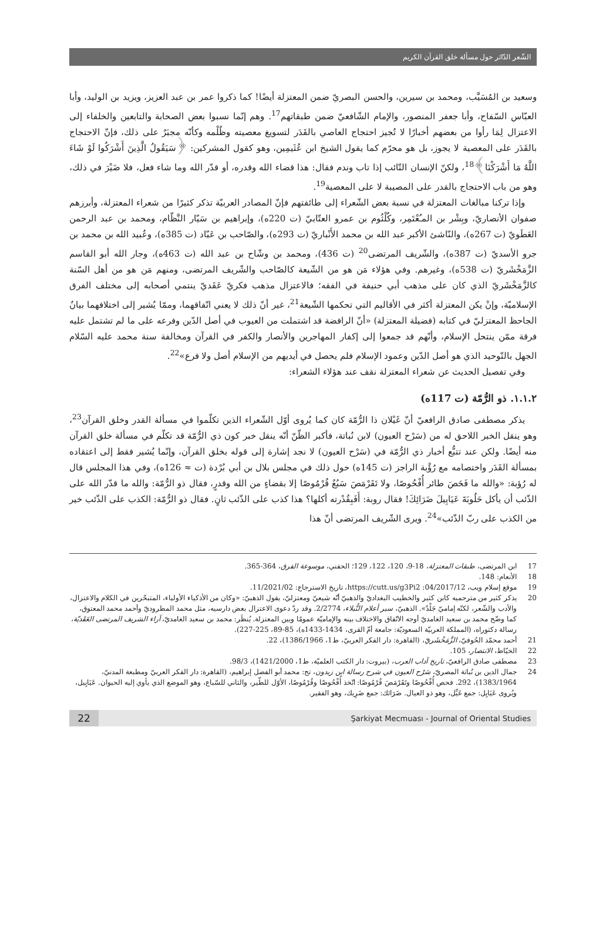الشّعر الدّائر حول مسألة خلق القرآن الكريم
وسعيد بن المُسَيَّب، ومحمد بن سيرين، والحسن البصريّ ضمن المعتزلة أيضًا! كما ذكروا عمر بن عبد العزيز، ويزيد بن الوليد، وأبا العبّاس السّفاح، وأبا جعفر المنصور، والإمام الشّافعيّ ضمن طبقاتهم<sup>17</sup>. وهم إنّما نسبوا بعض الصحابة والتابعين والخلفاء إلى الاعتزال لِمَا رأوا من بعضهم أخبارًا لا تُجيز احتجاج العاصي بالقَدَر لتسويغ معصيته وظُلْمه وكأنّه مجبَرٌ على ذلك، فإنّ الاحتجاج بالقَدَر على المعصية لا يجوز، بل هو محرّم كما يقول الشيخ ابن عُثَيمِين، وهو كقول المشركين: ﴿سَيَقُولُ الَّذِينَ أَشْرَكُوا لَوْ شَاءَ اللَّهُ مَا أَشْرَكْنَا﴾<sup>18</sup>، ولكنّ الإنسان التّائب إذا تاب وندم فقال: هذا قضاء الله وقدره، أو قدّر الله وما شاء فعل، فلا ضَيْرَ في ذلك، وهو من باب الاحتجاج بالقدر على المصيبة لا على المعصية<sup>19</sup>.
وإذا تركنا مبالغات المعتزلة في نسبة بعض الشّعراء إلى طائفتهم فإنّ المصادر العربيّة تذكر كثيرًا من شعراء المعتزلة، وأبرزهم صفوان الأنصاريّ، وبِشْر بن المـُعْتَمِر، وكُلْثُوم بن عمرو العتّابيّ (ت 220ه)، وإبراهيم بن سَيّار النَّظّام، ومحمد بن عبد الرحمن العَطَويّ (ت 267ه)، والنّاشئ الأكبر عبد الله بن محمد الأَنْباريّ (ت 293ه)، والصّاحب بن عَبّاد (ت 385ه)، وعُبيد الله بن محمد بن جرو الأسديّ (ت 387ه)، والشّريف المرتضى<sup>20</sup> (ت 436)، ومحمد بن وشّاح بن عبد الله (ت 463ه)، وجار الله أبو القاسم الزَّمَخْشَريّ (ت 538ه)، وغيرهم. وفي هؤلاء مَن هو من الشّيعة كالصّاحب والشّريف المرتضى، ومنهم مَن هو من أهل السّنة كالزَّمَخْشَريّ الذي كان على مذهب أبي حنيفة في الفقه؛ فالاعتزال مذهب فكريّ عَقَديّ ينتمي أصحابه إلى مختلف الفرق الإسلاميّة، وإنْ يكن المعتزلة أكثر في الأقاليم التي تحكمها الشّيعة<sup>21</sup>، غير أنّ ذلك لا يعني اتّفاقهما، وممّا يُشير إلى اختلافهما بيانُ الجاحظ المعتزليّ في كتابه (فضيلة المعتزلة) «أنّ الرافضة قد اشتملت من العيوب في أصل الدّين وفرعه على ما لم تشتمل عليه فرقة ممّن ينتحل الإسلام، وأنّهم قد جمعوا إلى إكفار المهاجرين والأنصار والكفر في القرآن ومخالفة سنة محمد عليه السّلام الجهل بالتّوحيد الذي هو أصل الدّين وعمود الإسلام فلم يحصل في أيديهم من الإسلام أصل ولا فرع»<sup>22</sup>.
وفي تفصيل الحديث عن شعراء المعتزلة نقف عند هؤلاء الشعراء:
١.١.٢. ذو الرُّمّة (ت 117ه)
يذكر مصطفى صادق الرافعيّ أنّ غَيْلان ذا الرُّمّة كان كما يُروى أوّل الشّعراء الذين تكلّموا في مسألة القدر وخلق القرآن<sup>23</sup>، وهو ينقل الخبر اللاحق له من (سَرْح العيون) لابن نُباتة، فأكبر الظّنّ أنّه ينقل خبر كون ذي الرُّمّة قد تكلّم في مسألة خلق القرآن منه أيضًا. ولكن عند تتبُّع أخبار ذي الرُّمّة في (سَرْح العيون) لا نجد إشارة إلى قوله بخلق القرآن، وإنّما يُشير فقط إلى اعتقاده بمسألة القَدَر واختصامه مع رُؤْبة الراجز (ت 145ه) حول ذلك في مجلس بلال بن أبي بُرْدة (ت ≈ 126ه)، وفي هذا المجلس قال له رُؤبة: «والله ما فَحَصَ طائر أُفْحُوصًا، ولا تَقَرْمَصَ سَبُعٌ قُرْمُوصًا إلا بقضاءٍ من الله وقدرٍ، فقال ذو الرُّمّة: والله ما قدّر الله على الذّئب أن يأكل حَلُوبَةَ عَيَايِيلَ ضَرَائِكَ! فقال روبة: أَفَبِقُدْرته أكلها؟ هذا كذب على الذّئب ثانٍ. فقال ذو الرُّمّة: الكذب على الذّئب خير من الكذب على ربّ الذّئب»<sup>24</sup>. ويرى الشّريف المرتضى أنّ هذا
17 ابن المرتضى، طبقات المعتزلة، 18-9، 120، 122، 129؛ الحفني، موسوعة الفرق، 364-365.
18 الأنعام: 148.
19 موقع إسلام ويب، 04/2017/12: https://cutt.us/g3Pi2، تاريخ الاسترجاع: 11/2021/02.
20 يذكر كثير من مترجميه كابن كثير والخطيب البغداديّ والذهبيّ أنّه شيعيّ ومعتزليّ، يقول الذهبيّ: «وكان من الأذكياء الأولياء، المتبحّرين في الكلام والاعتزال، والأدب والشّعر، لكنّه إماميّ جَلْدٌ». الذهبيّ، سير أعلام النُّبلاء، 2/2774. وقد ردّ دعوى الاعتزال بعض دارسيه، مثل محمد المطروديّ وأحمد محمد المعتوق، كما وضّح محمد بن سعيد الغامديّ أوجه الاتّفاق والاختلاف بينه والإماميّة عمومًا وبين المعتزلة. يُنظَر: محمد بن سعيد الغامديّ، آراء الشريف المرتضى العَقَديّة، رسالة دكتوراه، (المملكة العربيّة السعوديّة: جامعة أمّ القرى، 1434-1433ه)، 85-89، 225-227).
21 أحمد محمّد الحُوفيّ، الزَّمَخْشَريّ، (القاهرة: دار الفكر العربيّ، ط1، 1386/1966)، 22.
22 الخيّاط، الانتصار، 105.
23 مصطفى صادق الرافعيّ، تاريخ آداب العرب، (بيروت: دار الكتب العلميّة، ط1، 1421/2000)، 98/3.
24 جمال الدين بن نُباتة المصريّ، سَرْح العيون في شرح رسالة ابن زيدون، تح: محمد أبو الفضل إبراهيم، (القاهرة: دار الفكر العربيّ ومطبعة المدنيّ، 1383/1964)، 292. فحص أُفْحُوصًا وتَقَرْمَصَ قُرْمُوصًا: اتّخذ أُفْحُوصًا وقُرْمُوصًا، الأوّل للطّير، والثاني للسّباع، وهو الموضع الذي يأوي إليه الحيوان. عَيَايِيل، ويُروى عَيَايِل: جمع عَيِّل، وهو ذو العيال. ضَرَائك: جمع ضَرِيك، وهو الفقير.
22
Şarkiyat Mecmuası - Journal of Oriental Studies